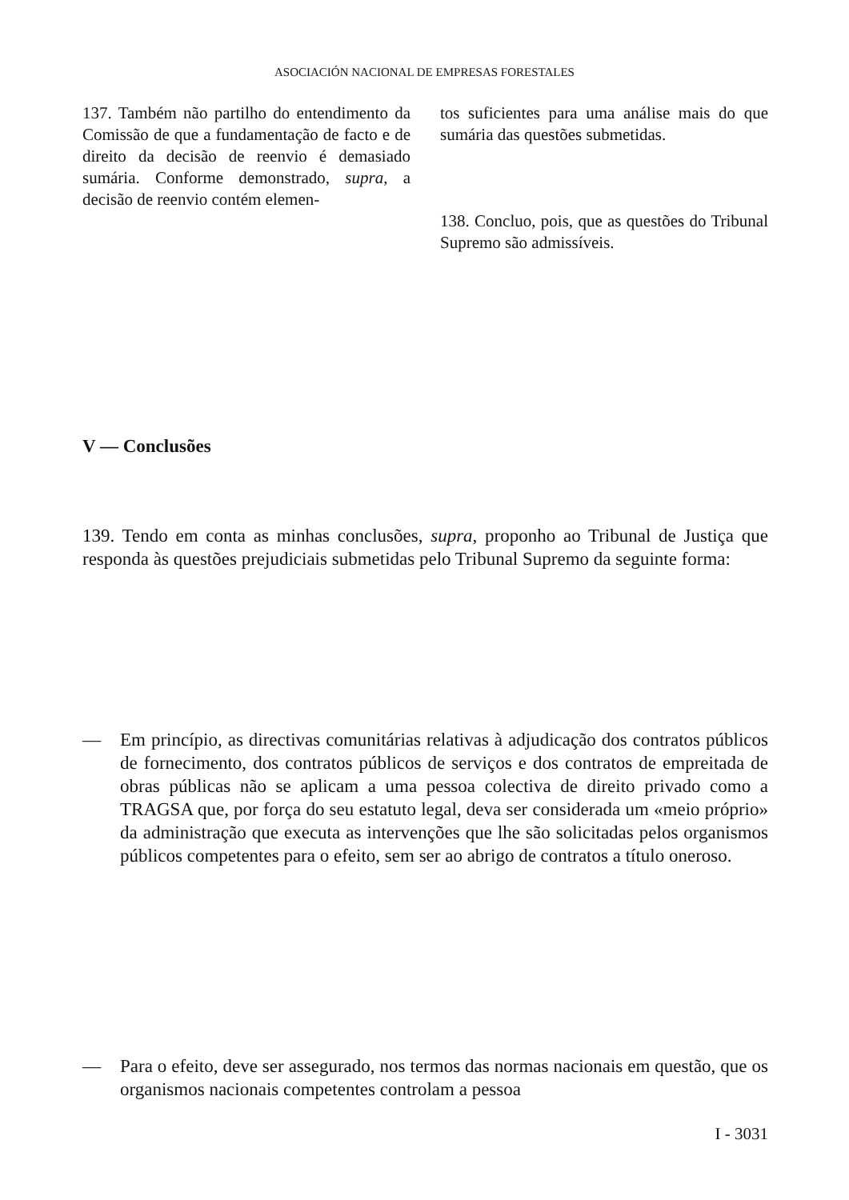ASOCIACIÓN NACIONAL DE EMPRESAS FORESTALES
137. Também não partilho do entendimento da Comissão de que a fundamentação de facto e de direito da decisão de reenvio é demasiado sumária. Conforme demonstrado, supra, a decisão de reenvio contém elemen-
tos suficientes para uma análise mais do que sumária das questões submetidas.
138. Concluo, pois, que as questões do Tribunal Supremo são admissíveis.
V — Conclusões
139. Tendo em conta as minhas conclusões, supra, proponho ao Tribunal de Justiça que responda às questões prejudiciais submetidas pelo Tribunal Supremo da seguinte forma:
— Em princípio, as directivas comunitárias relativas à adjudicação dos contratos públicos de fornecimento, dos contratos públicos de serviços e dos contratos de empreitada de obras públicas não se aplicam a uma pessoa colectiva de direito privado como a TRAGSA que, por força do seu estatuto legal, deva ser considerada um «meio próprio» da administração que executa as intervenções que lhe são solicitadas pelos organismos públicos competentes para o efeito, sem ser ao abrigo de contratos a título oneroso.
— Para o efeito, deve ser assegurado, nos termos das normas nacionais em questão, que os organismos nacionais competentes controlam a pessoa
I - 3031